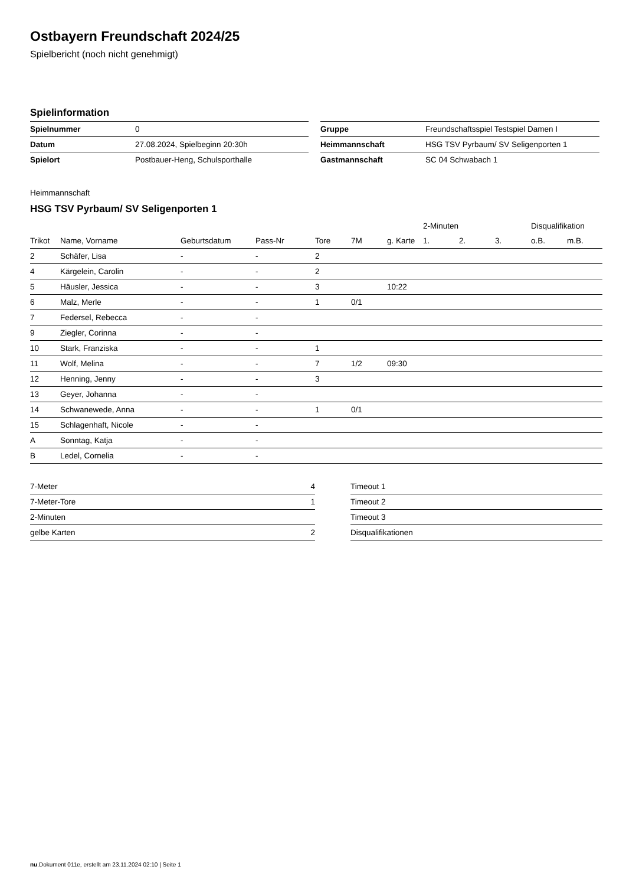Ostbayern Freundschaft 2024/25
Spielbericht (noch nicht genehmigt)
Spielinformation
| Spielnummer | 0 |
| Datum | 27.08.2024, Spielbeginn 20:30h |
| Spielort | Postbauer-Heng, Schulsporthalle |
| Gruppe | Freundschaftsspiel Testspiel Damen I |
| Heimmannschaft | HSG TSV Pyrbaum/ SV Seligenporten 1 |
| Gastmannschaft | SC 04 Schwabach 1 |
Heimmannschaft
HSG TSV Pyrbaum/ SV Seligenporten 1
| | | | | | | | 2-Minuten | | | Disqualifikation | |
| --- | --- | --- | --- | --- | --- | --- | --- | --- | --- | --- | --- |
| Trikot | Name, Vorname | Geburtsdatum | Pass-Nr | Tore | 7M | g. Karte | 1. | 2. | 3. | o.B. | m.B. |
| 2 | Schäfer, Lisa | - | - | 2 | | | | | | | |
| 4 | Kärgelein, Carolin | - | - | 2 | | | | | | | |
| 5 | Häusler, Jessica | - | - | 3 | | 10:22 | | | | | |
| 6 | Malz, Merle | - | - | 1 | 0/1 | | | | | | |
| 7 | Federsel, Rebecca | - | - | | | | | | | | |
| 9 | Ziegler, Corinna | - | - | | | | | | | | |
| 10 | Stark, Franziska | - | - | 1 | | | | | | | |
| 11 | Wolf, Melina | - | - | 7 | 1/2 | 09:30 | | | | | |
| 12 | Henning, Jenny | - | - | 3 | | | | | | | |
| 13 | Geyer, Johanna | - | - | | | | | | | | |
| 14 | Schwanewede, Anna | - | - | 1 | 0/1 | | | | | | |
| 15 | Schlagenhaft, Nicole | - | - | | | | | | | | |
| A | Sonntag, Katja | - | - | | | | | | | | |
| B | Ledel, Cornelia | - | - | | | | | | | | |
| 7-Meter | 4 |
| 7-Meter-Tore | 1 |
| 2-Minuten | |
| gelbe Karten | 2 |
| Timeout 1 |
| Timeout 2 |
| Timeout 3 |
| Disqualifikationen |
nu.Dokument 011e, erstellt am 23.11.2024 02:10 | Seite 1